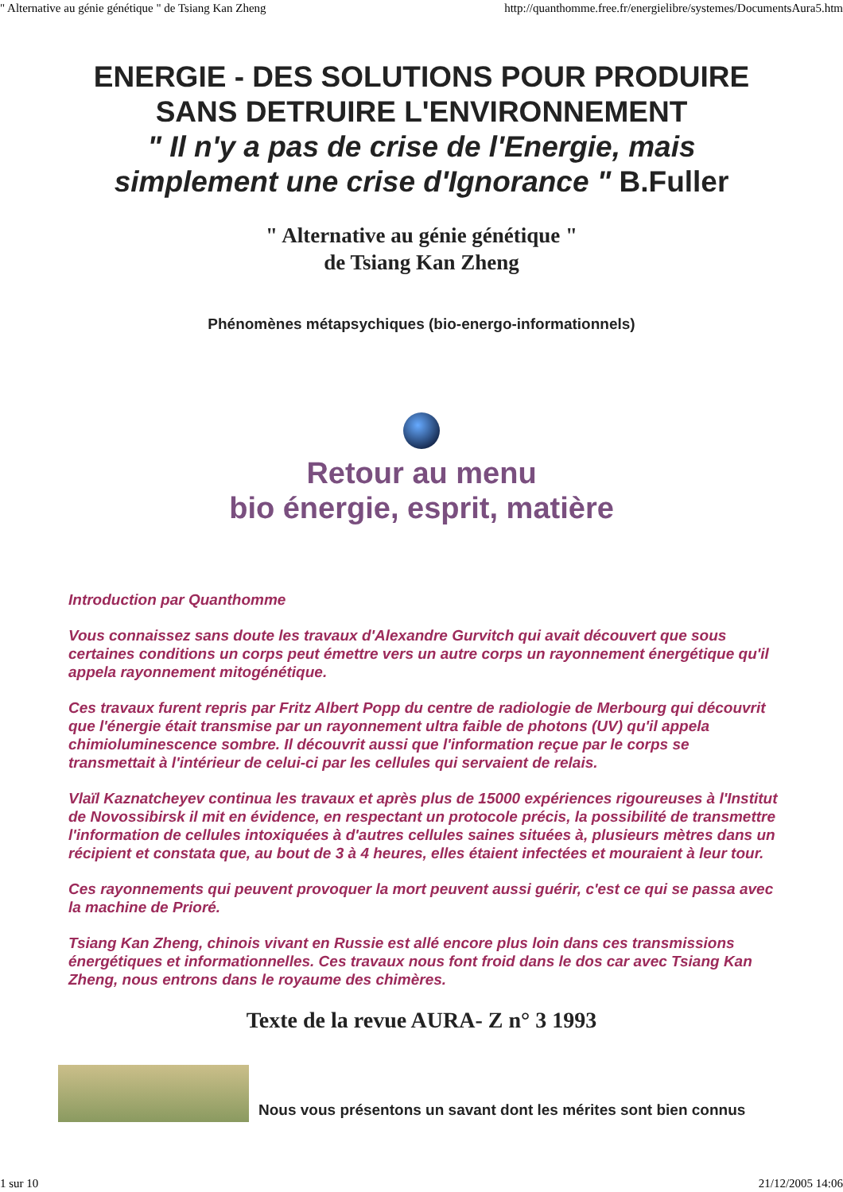" Alternative au génie génétique " de Tsiang Kan Zheng http://quanthomme.free.fr/energielibre/systemes/DocumentsAura5.htm
ENERGIE - DES SOLUTIONS POUR PRODUIRE
SANS DETRUIRE L'ENVIRONNEMENT
" Il n'y a pas de crise de l'Energie, mais
simplement une crise d'Ignorance " B.Fuller
" Alternative au génie génétique "
de Tsiang Kan Zheng
Phénomènes métapsychiques (bio-energo-informationnels)
Retour au menu
bio énergie, esprit, matière
Introduction par Quanthomme
Vous connaissez sans doute les travaux d'Alexandre Gurvitch qui avait découvert que sous certaines conditions un corps peut émettre vers un autre corps un rayonnement énergétique qu'il appela rayonnement mitogénétique.
Ces travaux furent repris par Fritz Albert Popp du centre de radiologie de Merbourg qui découvrit que l'énergie était transmise par un rayonnement ultra faible de photons (UV) qu'il appela chimioluminescence sombre. Il découvrit aussi que l'information reçue par le corps se transmettait à l'intérieur de celui-ci par les cellules qui servaient de relais.
Vlaïl Kaznatcheyev continua les travaux et après plus de 15000 expériences rigoureuses à l'Institut de Novossibirsk il mit en évidence, en respectant un protocole précis, la possibilité de transmettre l'information de cellules intoxiquées à d'autres cellules saines situées à, plusieurs mètres dans un récipient et constata que, au bout de 3 à 4 heures, elles étaient infectées et mouraient à leur tour.
Ces rayonnements qui peuvent provoquer la mort peuvent aussi guérir, c'est ce qui se passa avec la machine de Prioré.
Tsiang Kan Zheng, chinois vivant en Russie est allé encore plus loin dans ces transmissions énergétiques et informationnelles. Ces travaux nous font froid dans le dos car avec Tsiang Kan Zheng, nous entrons dans le royaume des chimères.
Texte de la revue AURA- Z n° 3 1993
Nous vous présentons un savant dont les mérites sont bien connus
1 sur 10 21/12/2005 14:06